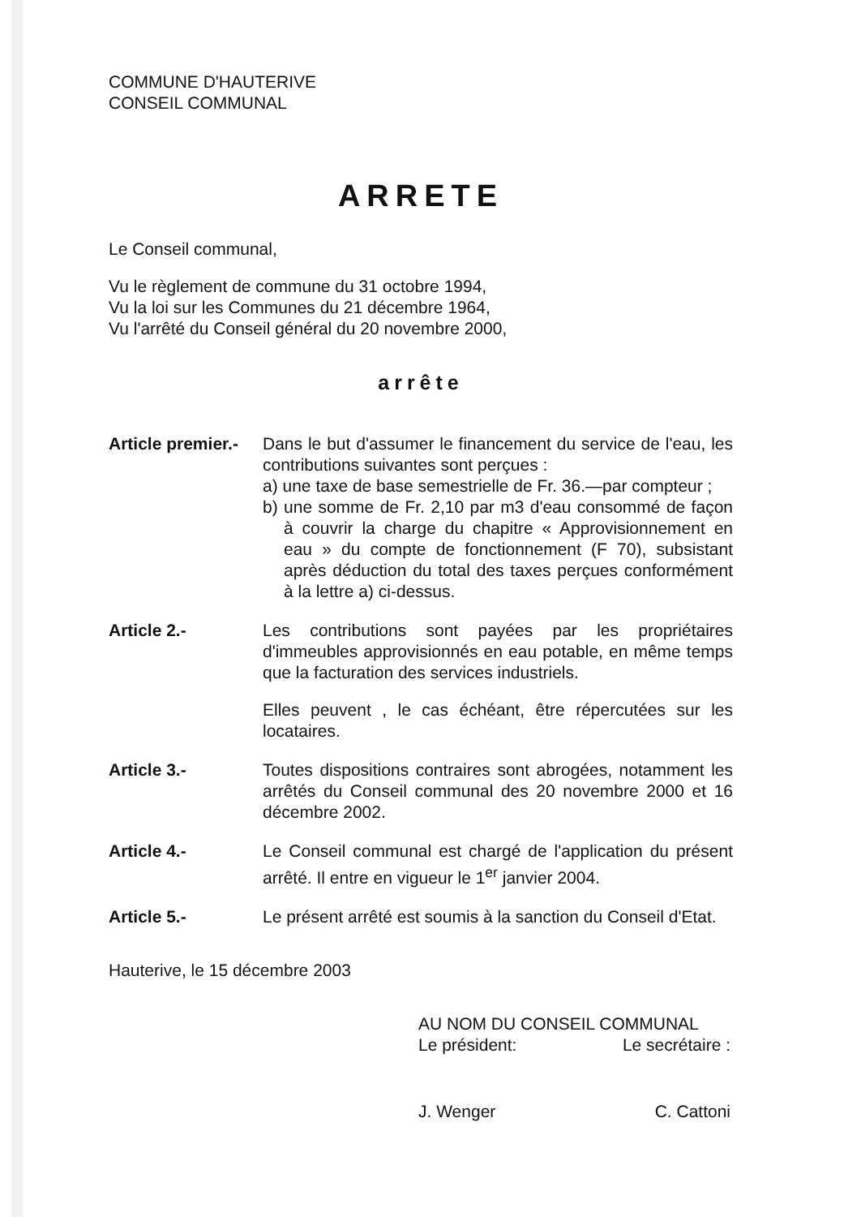COMMUNE D'HAUTERIVE
CONSEIL COMMUNAL
ARRETE
Le Conseil communal,
Vu le règlement de commune du 31 octobre 1994,
Vu la loi sur les Communes du 21 décembre 1964,
Vu l'arrêté du Conseil général du 20 novembre 2000,
arrête
Article premier.-
Dans le but d'assumer le financement du service de l'eau, les contributions suivantes sont perçues :
a) une taxe de base semestrielle de Fr. 36.—par compteur ;
b) une somme de Fr. 2,10 par m3 d'eau consommé de façon à couvrir la charge du chapitre « Approvisionnement en eau » du compte de fonctionnement (F 70), subsistant après déduction du total des taxes perçues conformément à la lettre a) ci-dessus.
Article 2.- Les contributions sont payées par les propriétaires d'immeubles approvisionnés en eau potable, en même temps que la facturation des services industriels.
Elles peuvent , le cas échéant, être répercutées sur les locataires.
Article 3.- Toutes dispositions contraires sont abrogées, notamment les arrêtés du Conseil communal des 20 novembre 2000 et 16 décembre 2002.
Article 4.- Le Conseil communal est chargé de l'application du présent arrêté. Il entre en vigueur le 1<sup>er</sup> janvier 2004.
Article 5.- Le présent arrêté est soumis à la sanction du Conseil d'Etat.
Hauterive, le 15 décembre 2003
AU NOM DU CONSEIL COMMUNAL
Le président: Le secrétaire :
J. Wenger C. Cattoni